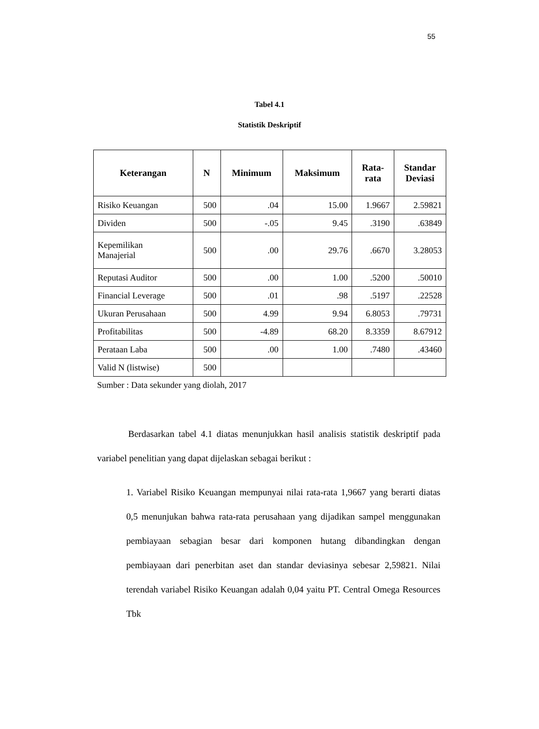55
Tabel 4.1
Statistik Deskriptif
| Keterangan | N | Minimum | Maksimum | Rata- rata | Standar Deviasi |
| --- | --- | --- | --- | --- | --- |
| Risiko Keuangan | 500 | .04 | 15.00 | 1.9667 | 2.59821 |
| Dividen | 500 | -.05 | 9.45 | .3190 | .63849 |
| Kepemilikan Manajerial | 500 | .00 | 29.76 | .6670 | 3.28053 |
| Reputasi Auditor | 500 | .00 | 1.00 | .5200 | .50010 |
| Financial Leverage | 500 | .01 | .98 | .5197 | .22528 |
| Ukuran Perusahaan | 500 | 4.99 | 9.94 | 6.8053 | .79731 |
| Profitabilitas | 500 | -4.89 | 68.20 | 8.3359 | 8.67912 |
| Perataan Laba | 500 | .00 | 1.00 | .7480 | .43460 |
| Valid N (listwise) | 500 | | | | |
Sumber : Data sekunder yang diolah, 2017
Berdasarkan tabel 4.1 diatas menunjukkan hasil analisis statistik deskriptif pada variabel penelitian yang dapat dijelaskan sebagai berikut :
1. Variabel Risiko Keuangan mempunyai nilai rata-rata 1,9667 yang berarti diatas 0,5 menunjukan bahwa rata-rata perusahaan yang dijadikan sampel menggunakan pembiayaan sebagian besar dari komponen hutang dibandingkan dengan pembiayaan dari penerbitan aset dan standar deviasinya sebesar 2,59821. Nilai terendah variabel Risiko Keuangan adalah 0,04 yaitu PT. Central Omega Resources Tbk